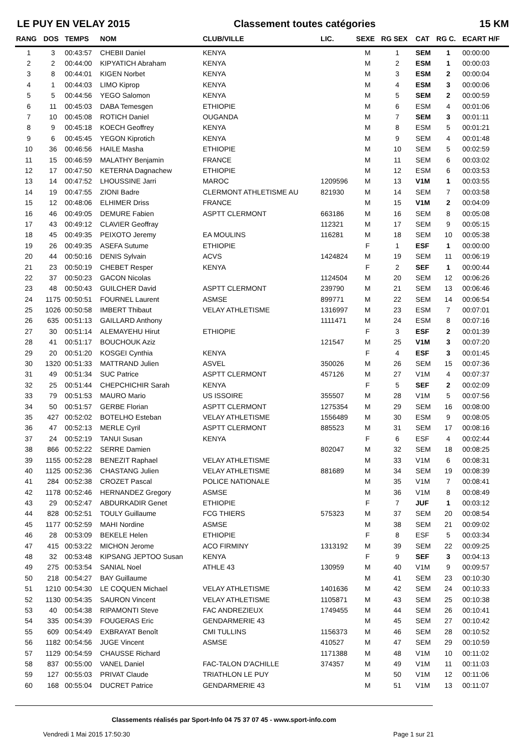LE PUY EN VELAY 2015 Classement toutes catégories 15 KM
| RANG | DOS | TEMPS | NOM | CLUB/VILLE | LIC. | SEXE | RG SEX | CAT | RG C. | ECART H/F |
| --- | --- | --- | --- | --- | --- | --- | --- | --- | --- | --- |
| 1 | 3 | 00:43:57 | CHEBII Daniel | KENYA | | M | 1 | SEM | 1 | 00:00:00 |
| 2 | 2 | 00:44:00 | KIPYATICH Abraham | KENYA | | M | 2 | ESM | 1 | 00:00:03 |
| 3 | 8 | 00:44:01 | KIGEN Norbet | KENYA | | M | 3 | ESM | 2 | 00:00:04 |
| 4 | 1 | 00:44:03 | LIMO Kiprop | KENYA | | M | 4 | ESM | 3 | 00:00:06 |
| 5 | 5 | 00:44:56 | YEGO Salomon | KENYA | | M | 5 | SEM | 2 | 00:00:59 |
| 6 | 11 | 00:45:03 | DABA Temesgen | ETHIOPIE | | M | 6 | ESM | 4 | 00:01:06 |
| 7 | 10 | 00:45:08 | ROTICH Daniel | OUGANDA | | M | 7 | SEM | 3 | 00:01:11 |
| 8 | 9 | 00:45:18 | KOECH Geoffrey | KENYA | | M | 8 | ESM | 5 | 00:01:21 |
| 9 | 6 | 00:45:45 | YEGON Kiprotich | KENYA | | M | 9 | SEM | 4 | 00:01:48 |
| 10 | 36 | 00:46:56 | HAILE Masha | ETHIOPIE | | M | 10 | SEM | 5 | 00:02:59 |
| 11 | 15 | 00:46:59 | MALATHY Benjamin | FRANCE | | M | 11 | SEM | 6 | 00:03:02 |
| 12 | 17 | 00:47:50 | KETERNA Dagnachew | ETHIOPIE | | M | 12 | ESM | 6 | 00:03:53 |
| 13 | 14 | 00:47:52 | LHOUSSINE Jarri | MAROC | 1209596 | M | 13 | V1M | 1 | 00:03:55 |
| 14 | 19 | 00:47:55 | ZIONI Badre | CLERMONT ATHLETISME AU | 821930 | M | 14 | SEM | 7 | 00:03:58 |
| 15 | 12 | 00:48:06 | ELHIMER Driss | FRANCE | | M | 15 | V1M | 2 | 00:04:09 |
| 16 | 46 | 00:49:05 | DEMURE Fabien | ASPTT CLERMONT | 663186 | M | 16 | SEM | 8 | 00:05:08 |
| 17 | 43 | 00:49:12 | CLAVIER Geoffray | | 112321 | M | 17 | SEM | 9 | 00:05:15 |
| 18 | 45 | 00:49:35 | PEIXOTO Jeremy | EA MOULINS | 116281 | M | 18 | SEM | 10 | 00:05:38 |
| 19 | 26 | 00:49:35 | ASEFA Sutume | ETHIOPIE | | F | 1 | ESF | 1 | 00:00:00 |
| 20 | 44 | 00:50:16 | DENIS Sylvain | ACVS | 1424824 | M | 19 | SEM | 11 | 00:06:19 |
| 21 | 23 | 00:50:19 | CHEBET Resper | KENYA | | F | 2 | SEF | 1 | 00:00:44 |
| 22 | 37 | 00:50:23 | GACON Nicolas | | 1124504 | M | 20 | SEM | 12 | 00:06:26 |
| 23 | 48 | 00:50:43 | GUILCHER David | ASPTT CLERMONT | 239790 | M | 21 | SEM | 13 | 00:06:46 |
| 24 | 1175 | 00:50:51 | FOURNEL Laurent | ASMSE | 899771 | M | 22 | SEM | 14 | 00:06:54 |
| 25 | 1026 | 00:50:58 | IMBERT Thibaut | VELAY ATHLETISME | 1316997 | M | 23 | ESM | 7 | 00:07:01 |
| 26 | 635 | 00:51:13 | GAILLARD Anthony | | 1111471 | M | 24 | ESM | 8 | 00:07:16 |
| 27 | 30 | 00:51:14 | ALEMAYEHU Hirut | ETHIOPIE | | F | 3 | ESF | 2 | 00:01:39 |
| 28 | 41 | 00:51:17 | BOUCHOUK Aziz | | 121547 | M | 25 | V1M | 3 | 00:07:20 |
| 29 | 20 | 00:51:20 | KOSGEI Cynthia | KENYA | | F | 4 | ESF | 3 | 00:01:45 |
| 30 | 1320 | 00:51:33 | MATTRAND Julien | ASVEL | 350026 | M | 26 | SEM | 15 | 00:07:36 |
| 31 | 49 | 00:51:34 | SUC Patrice | ASPTT CLERMONT | 457126 | M | 27 | V1M | 4 | 00:07:37 |
| 32 | 25 | 00:51:44 | CHEPCHICHIR Sarah | KENYA | | F | 5 | SEF | 2 | 00:02:09 |
| 33 | 79 | 00:51:53 | MAURO Mario | US ISSOIRE | 355507 | M | 28 | V1M | 5 | 00:07:56 |
| 34 | 50 | 00:51:57 | GERBE Florian | ASPTT CLERMONT | 1275354 | M | 29 | SEM | 16 | 00:08:00 |
| 35 | 427 | 00:52:02 | BOTELHO Esteban | VELAY ATHLETISME | 1556489 | M | 30 | ESM | 9 | 00:08:05 |
| 36 | 47 | 00:52:13 | MERLE Cyril | ASPTT CLERMONT | 885523 | M | 31 | SEM | 17 | 00:08:16 |
| 37 | 24 | 00:52:19 | TANUI Susan | KENYA | | F | 6 | ESF | 4 | 00:02:44 |
| 38 | 866 | 00:52:22 | SERRE Damien | | 802047 | M | 32 | SEM | 18 | 00:08:25 |
| 39 | 1155 | 00:52:28 | BENEZIT Raphael | VELAY ATHLETISME | | M | 33 | V1M | 6 | 00:08:31 |
| 40 | 1125 | 00:52:36 | CHASTANG Julien | VELAY ATHLETISME | 881689 | M | 34 | SEM | 19 | 00:08:39 |
| 41 | 284 | 00:52:38 | CROZET Pascal | POLICE NATIONALE | | M | 35 | V1M | 7 | 00:08:41 |
| 42 | 1178 | 00:52:46 | HERNANDEZ Gregory | ASMSE | | M | 36 | V1M | 8 | 00:08:49 |
| 43 | 29 | 00:52:47 | ABDURKADIR Genet | ETHIOPIE | | F | 7 | JUF | 1 | 00:03:12 |
| 44 | 828 | 00:52:51 | TOULY Guillaume | FCG THIERS | 575323 | M | 37 | SEM | 20 | 00:08:54 |
| 45 | 1177 | 00:52:59 | MAHI Nordine | ASMSE | | M | 38 | SEM | 21 | 00:09:02 |
| 46 | 28 | 00:53:09 | BEKELE Helen | ETHIOPIE | | F | 8 | ESF | 5 | 00:03:34 |
| 47 | 415 | 00:53:22 | MICHON Jerome | ACO FIRMINY | 1313192 | M | 39 | SEM | 22 | 00:09:25 |
| 48 | 32 | 00:53:48 | KIPSANG JEPTOO Susan | KENYA | | F | 9 | SEF | 3 | 00:04:13 |
| 49 | 275 | 00:53:54 | SANIAL Noel | ATHLE 43 | 130959 | M | 40 | V1M | 9 | 00:09:57 |
| 50 | 218 | 00:54:27 | BAY Guillaume | | | M | 41 | SEM | 23 | 00:10:30 |
| 51 | 1210 | 00:54:30 | LE COQUEN Michael | VELAY ATHLETISME | 1401636 | M | 42 | SEM | 24 | 00:10:33 |
| 52 | 1130 | 00:54:35 | SAURON Vincent | VELAY ATHLETISME | 1105871 | M | 43 | SEM | 25 | 00:10:38 |
| 53 | 40 | 00:54:38 | RIPAMONTI Steve | FAC ANDREZIEUX | 1749455 | M | 44 | SEM | 26 | 00:10:41 |
| 54 | 335 | 00:54:39 | FOUGERAS Eric | GENDARMERIE 43 | | M | 45 | SEM | 27 | 00:10:42 |
| 55 | 609 | 00:54:49 | EXBRAYAT Benoît | CMI TULLINS | 1156373 | M | 46 | SEM | 28 | 00:10:52 |
| 56 | 1182 | 00:54:56 | JUGE Vincent | ASMSE | 410527 | M | 47 | SEM | 29 | 00:10:59 |
| 57 | 1129 | 00:54:59 | CHAUSSE Richard | | 1171388 | M | 48 | V1M | 10 | 00:11:02 |
| 58 | 837 | 00:55:00 | VANEL Daniel | FAC-TALON D'ACHILLE | 374357 | M | 49 | V1M | 11 | 00:11:03 |
| 59 | 127 | 00:55:03 | PRIVAT Claude | TRIATHLON LE PUY | | M | 50 | V1M | 12 | 00:11:06 |
| 60 | 168 | 00:55:04 | DUCRET Patrice | GENDARMERIE 43 | | M | 51 | V1M | 13 | 00:11:07 |
Classements réalisés par Sport-Info 04 75 37 07 45 - www.sport-info.com
Vendredi 1 Mai 2015 17:50:30 Page 1 sur 21